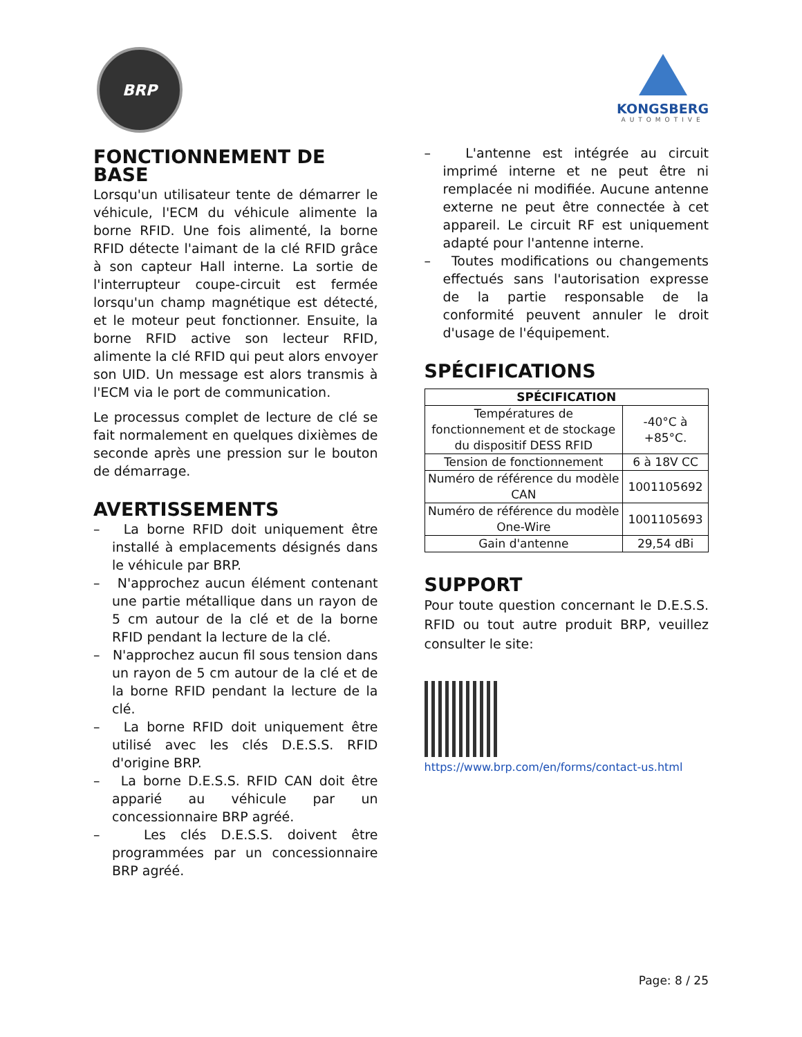BRP
KONGSBERG
AUTOMOTIVE
FONCTIONNEMENT DE BASE
Lorsqu'un utilisateur tente de démarrer le véhicule, l'ECM du véhicule alimente la borne RFID. Une fois alimenté, la borne RFID détecte l'aimant de la clé RFID grâce à son capteur Hall interne. La sortie de l'interrupteur coupe-circuit est fermée lorsqu'un champ magnétique est détecté, et le moteur peut fonctionner. Ensuite, la borne RFID active son lecteur RFID, alimente la clé RFID qui peut alors envoyer son UID. Un message est alors transmis à l'ECM via le port de communication.
Le processus complet de lecture de clé se fait normalement en quelques dixièmes de seconde après une pression sur le bouton de démarrage.
AVERTISSEMENTS
– La borne RFID doit uniquement être installé à emplacements désignés dans le véhicule par BRP.
– N'approchez aucun élément contenant une partie métallique dans un rayon de 5 cm autour de la clé et de la borne RFID pendant la lecture de la clé.
– N'approchez aucun fil sous tension dans un rayon de 5 cm autour de la clé et de la borne RFID pendant la lecture de la clé.
– La borne RFID doit uniquement être utilisé avec les clés D.E.S.S. RFID d'origine BRP.
– La borne D.E.S.S. RFID CAN doit être apparié au véhicule par un concessionnaire BRP agréé.
– Les clés D.E.S.S. doivent être programmées par un concessionnaire BRP agréé.
– L'antenne est intégrée au circuit imprimé interne et ne peut être ni remplacée ni modifiée. Aucune antenne externe ne peut être connectée à cet appareil. Le circuit RF est uniquement adapté pour l'antenne interne.
– Toutes modifications ou changements effectués sans l'autorisation expresse de la partie responsable de la conformité peuvent annuler le droit d'usage de l'équipement.
SPÉCIFICATIONS
| SPÉCIFICATION | |
| --- | --- |
| Températures de fonctionnement et de stockage du dispositif DESS RFID | -40°C à +85°C. |
| Tension de fonctionnement | 6 à 18V CC |
| Numéro de référence du modèle CAN | 1001105692 |
| Numéro de référence du modèle One-Wire | 1001105693 |
| Gain d'antenne | 29,54 dBi |
SUPPORT
Pour toute question concernant le D.E.S.S. RFID ou tout autre produit BRP, veuillez consulter le site:
https://www.brp.com/en/forms/contact-us.html
Page: 8 / 25